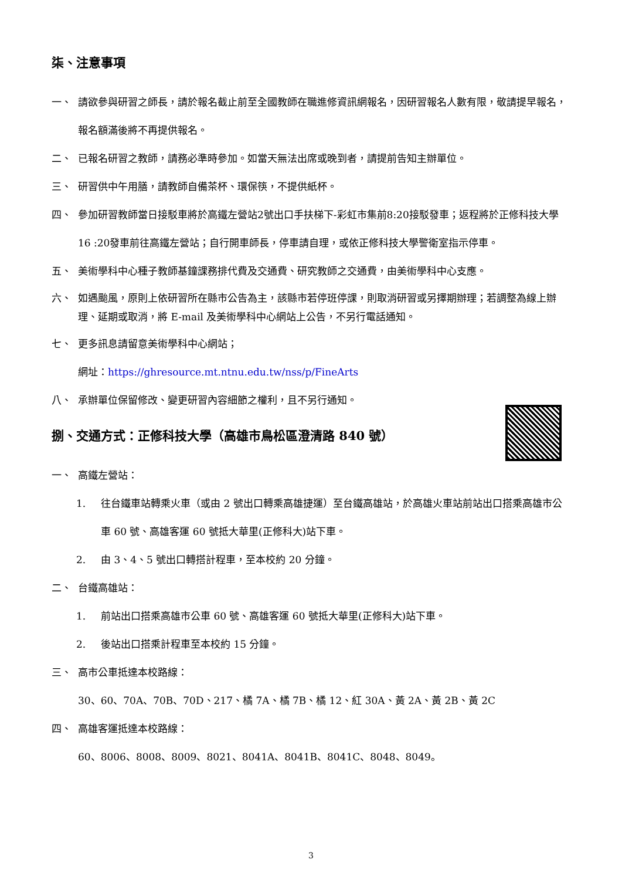柒、注意事項
一、 請欲參與研習之師長，請於報名截止前至全國教師在職進修資訊網報名，因研習報名人數有限，敬請提早報名，報名額滿後將不再提供報名。
二、 已報名研習之教師，請務必準時參加。如當天無法出席或晚到者，請提前告知主辦單位。
三、 研習供中午用膳，請教師自備茶杯、環保筷，不提供紙杯。
四、 參加研習教師當日接駁車將於高鐵左營站2號出口手扶梯下-彩虹市集前8:20接駁發車；返程將於正修科技大學16 :20發車前往高鐵左營站；自行開車師長，停車請自理，或依正修科技大學警衛室指示停車。
五、 美術學科中心種子教師基鐘課務排代費及交通費、研究教師之交通費，由美術學科中心支應。
六、 如遇颱風，原則上依研習所在縣市公告為主，該縣市若停班停課，則取消研習或另擇期辦理；若調整為線上辦理、延期或取消，將 E-mail 及美術學科中心網站上公告，不另行電話通知。
七、 更多訊息請留意美術學科中心網站；
網址：https://ghresource.mt.ntnu.edu.tw/nss/p/FineArts
八、 承辦單位保留修改、變更研習內容細節之權利，且不另行通知。
捌、交通方式：正修科技大學（高雄市鳥松區澄清路 840 號）
一、 高鐵左營站：
1. 往台鐵車站轉乘火車（或由 2 號出口轉乘高雄捷運）至台鐵高雄站，於高雄火車站前站出口搭乘高雄市公車 60 號、高雄客運 60 號抵大華里(正修科大)站下車。
2. 由 3、4、5 號出口轉搭計程車，至本校約 20 分鐘。
二、 台鐵高雄站：
1. 前站出口搭乘高雄市公車 60 號、高雄客運 60 號抵大華里(正修科大)站下車。
2. 後站出口搭乘計程車至本校約 15 分鐘。
三、 高市公車抵達本校路線：
30、60、70A、70B、70D、217、橘 7A、橘 7B、橘 12、紅 30A、黃 2A、黃 2B、黃 2C
四、 高雄客運抵達本校路線：
60、8006、8008、8009、8021、8041A、8041B、8041C、8048、8049。
3